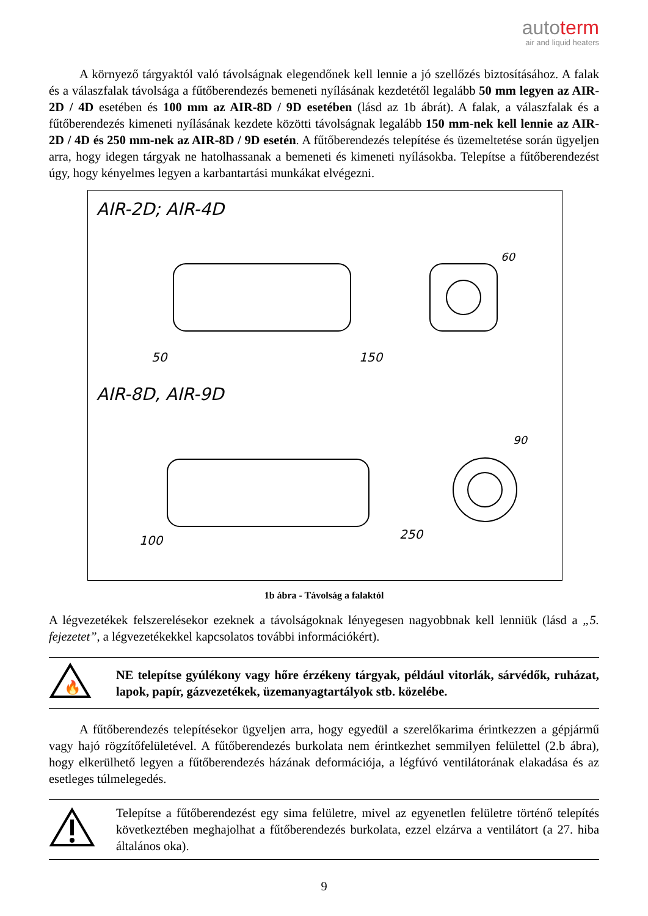autoterm
air and liquid heaters
A környező tárgyaktól való távolságnak elegendőnek kell lennie a jó szellőzés biztosításához. A falak és a válaszfalak távolsága a fűtőberendezés bemeneti nyílásának kezdetétől legalább 50 mm legyen az AIR-2D / 4D esetében és 100 mm az AIR-8D / 9D esetében (lásd az 1b ábrát). A falak, a válaszfalak és a fűtőberendezés kimeneti nyílásának kezdete közötti távolságnak legalább 150 mm-nek kell lennie az AIR-2D / 4D és 250 mm-nek az AIR-8D / 9D esetén. A fűtőberendezés telepítése és üzemeltetése során ügyeljen arra, hogy idegen tárgyak ne hatolhassanak a bemeneti és kimeneti nyílásokba. Telepítse a fűtőberendezést úgy, hogy kényelmes legyen a karbantartási munkákat elvégezni.
AIR-2D; AIR-4D
50
150
60
AIR-8D, AIR-9D
100
250
90
1b ábra - Távolság a falaktól
A légvezetékek felszerelésekor ezeknek a távolságoknak lényegesen nagyobbnak kell lenniük (lásd a „5. fejezetet”, a légvezetékekkel kapcsolatos további információkért).
🔥
NE telepítse gyúlékony vagy hőre érzékeny tárgyak, például vitorlák, sárvédők, ruházat, lapok, papír, gázvezetékek, üzemanyagtartályok stb. közelébe.
A fűtőberendezés telepítésekor ügyeljen arra, hogy egyedül a szerelőkarima érintkezzen a gépjármű vagy hajó rögzítőfelületével. A fűtőberendezés burkolata nem érintkezhet semmilyen felülettel (2.b ábra), hogy elkerülhető legyen a fűtőberendezés házának deformációja, a légfúvó ventilátorának elakadása és az esetleges túlmelegedés.
Telepítse a fűtőberendezést egy sima felületre, mivel az egyenetlen felületre történő telepítés következtében meghajolhat a fűtőberendezés burkolata, ezzel elzárva a ventilátort (a 27. hiba általános oka).
9